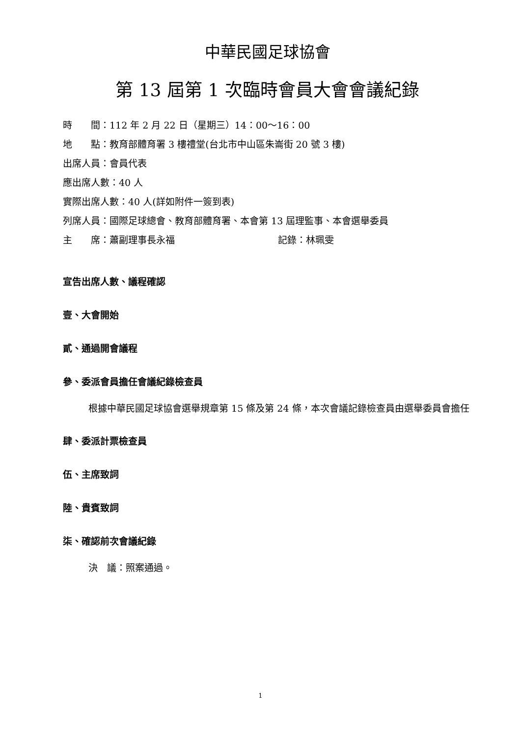中華民國足球協會
第 13 屆第 1 次臨時會員大會會議紀錄
時　　間：112 年 2 月 22 日（星期三）14：00～16：00
地　　點：教育部體育署 3 樓禮堂(台北市中山區朱崙街 20 號 3 樓)
出席人員：會員代表
應出席人數：40 人
實際出席人數：40 人(詳如附件一簽到表)
列席人員：國際足球總會、教育部體育署、本會第 13 屆理監事、本會選舉委員
主　　席：蕭副理事長永福 記錄：林珮雯
宣告出席人數、議程確認
壹、大會開始
貳、通過開會議程
參、委派會員擔任會議紀錄檢查員
根據中華民國足球協會選舉規章第 15 條及第 24 條，本次會議記錄檢查員由選舉委員會擔任
肆、委派計票檢查員
伍、主席致詞
陸、貴賓致詞
柒、確認前次會議紀錄
決　議：照案通過。
1